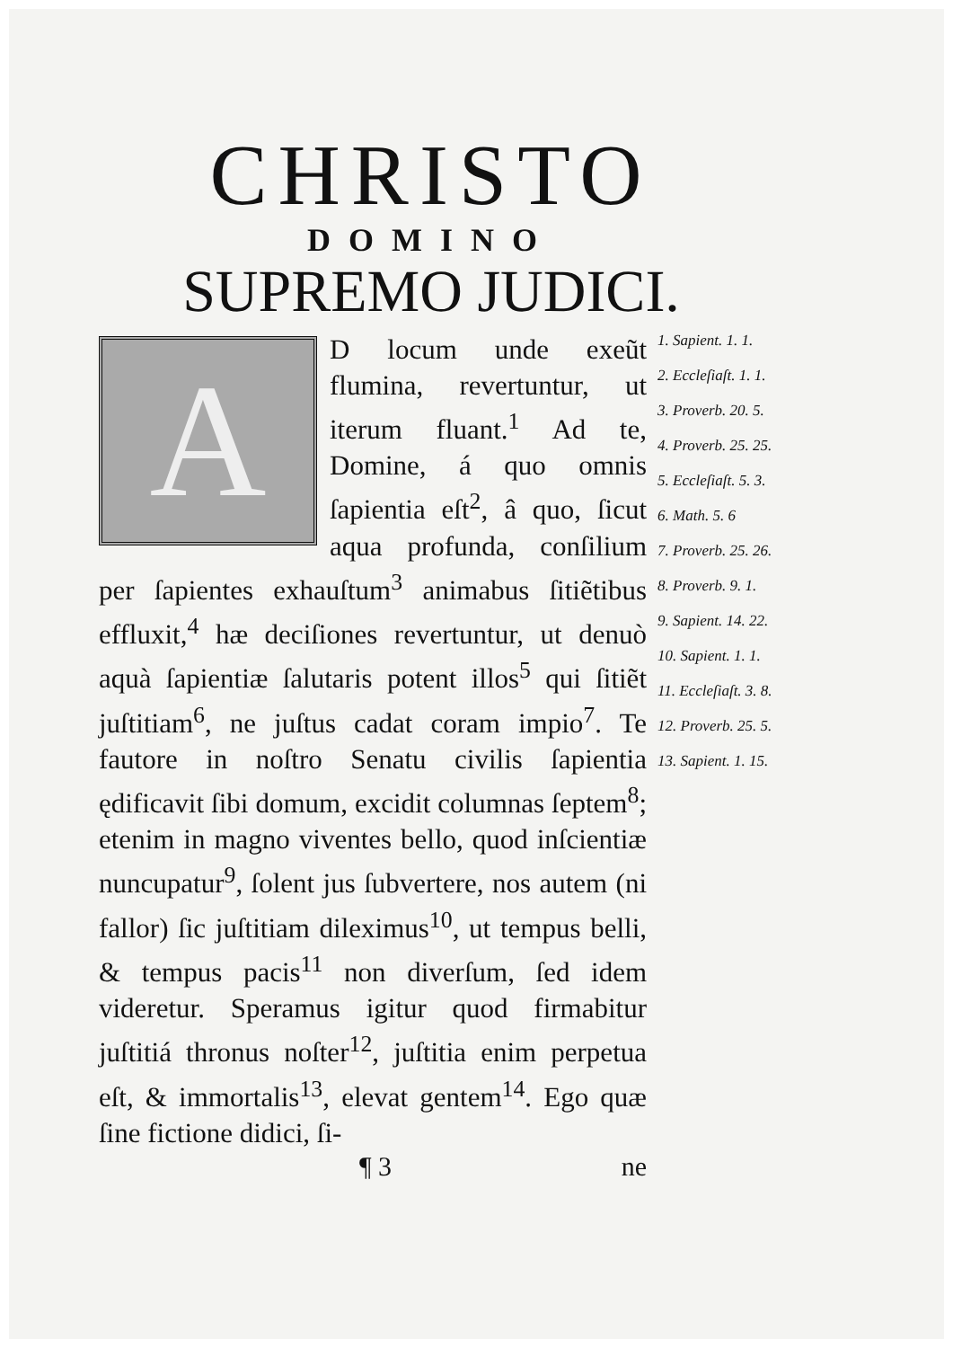CHRISTO
DOMINO
SUPREMO JUDICI.
A
D locum unde exeũt flumina, revertuntur, ut iterum fluant.<sup>1</sup> Ad te, Domine, á quo omnis ſapientia eſt<sup>2</sup>, â quo, ſicut aqua profunda, conſilium per ſapientes exhauſtum<sup>3</sup> animabus ſitiẽtibus effluxit,<sup>4</sup> hæ deciſiones revertuntur, ut denuò aquà ſapientiæ ſalutaris potent illos<sup>5</sup> qui ſitiẽt juſtitiam<sup>6</sup>, ne juſtus cadat coram impio<sup>7</sup>. Te fautore in noſtro Senatu civilis ſapientia ędificavit ſibi domum, excidit columnas ſeptem<sup>8</sup>; etenim in magno viventes bello, quod inſcientiæ nuncupatur<sup>9</sup>, ſolent jus ſubvertere, nos autem (ni fallor) ſic juſtitiam dileximus<sup>10</sup>, ut tempus belli, & tempus pacis<sup>11</sup> non diverſum, ſed idem videretur. Speramus igitur quod firmabitur juſtitiá thronus noſter<sup>12</sup>, juſtitia enim perpetua eſt, & immortalis<sup>13</sup>, elevat gentem<sup>14</sup>. Ego quæ ſine fictione didici, ſi-
1. Sapient. 1. 1.
2. Eccleſiaſt. 1. 1.
3. Proverb. 20. 5.
4. Proverb. 25. 25.
5. Eccleſiaſt. 5. 3.
6. Math. 5. 6
7. Proverb. 25. 26.
8. Proverb. 9. 1.
9. Sapient. 14. 22.
10. Sapient. 1. 1.
11. Eccleſiaſt. 3. 8.
12. Proverb. 25. 5.
13. Sapient. 1. 15.
¶ 3 ne